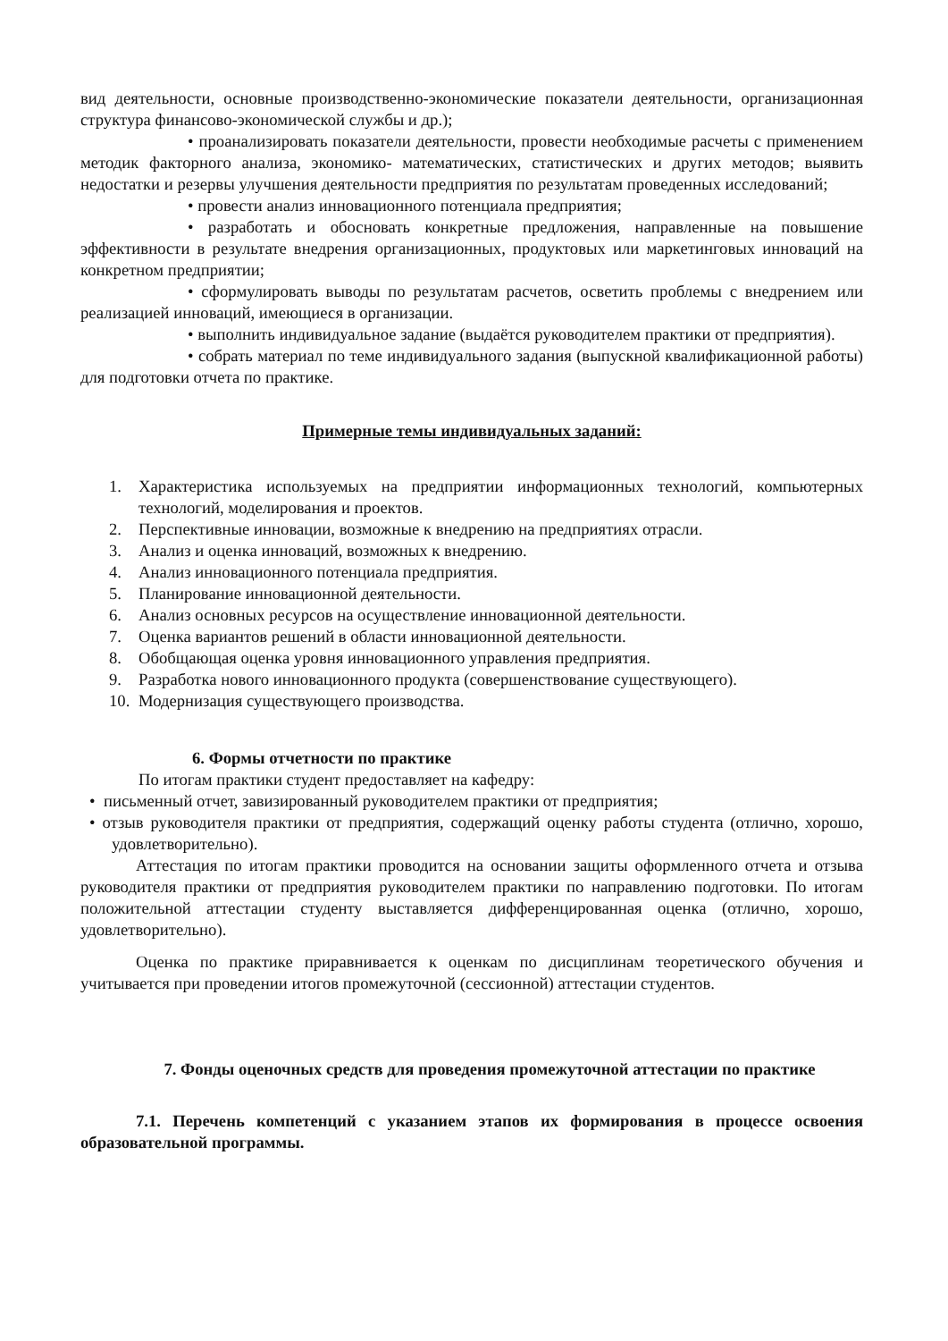вид деятельности, основные производственно-экономические показатели деятельности, организационная структура финансово-экономической службы и др.);
• проанализировать показатели деятельности, провести необходимые расчеты с применением методик факторного анализа, экономико- математических, статистических и других методов; выявить недостатки и резервы улучшения деятельности предприятия по результатам проведенных исследований;
• провести анализ инновационного потенциала предприятия;
• разработать и обосновать конкретные предложения, направленные на повышение эффективности в результате внедрения организационных, продуктовых или маркетинговых инноваций на конкретном предприятии;
• сформулировать выводы по результатам расчетов, осветить проблемы с внедрением или реализацией инноваций, имеющиеся в организации.
• выполнить индивидуальное задание (выдаётся руководителем практики от предприятия).
• собрать материал по теме индивидуального задания (выпускной квалификационной работы) для подготовки отчета по практике.
Примерные темы индивидуальных заданий:
1. Характеристика используемых на предприятии информационных технологий, компьютерных технологий, моделирования и проектов.
2. Перспективные инновации, возможные к внедрению на предприятиях отрасли.
3. Анализ и оценка инноваций, возможных к внедрению.
4. Анализ инновационного потенциала предприятия.
5. Планирование инновационной деятельности.
6. Анализ основных ресурсов на осуществление инновационной деятельности.
7. Оценка вариантов решений в области инновационной деятельности.
8. Обобщающая оценка уровня инновационного управления предприятия.
9. Разработка нового инновационного продукта (совершенствование существующего).
10. Модернизация существующего производства.
6. Формы отчетности по практике
По итогам практики студент предоставляет на кафедру:
• письменный отчет, завизированный руководителем практики от предприятия;
• отзыв руководителя практики от предприятия, содержащий оценку работы студента (отлично, хорошо, удовлетворительно).
Аттестация по итогам практики проводится на основании защиты оформленного отчета и отзыва руководителя практики от предприятия руководителем практики по направлению подготовки. По итогам положительной аттестации студенту выставляется дифференцированная оценка (отлично, хорошо, удовлетворительно).
Оценка по практике приравнивается к оценкам по дисциплинам теоретического обучения и учитывается при проведении итогов промежуточной (сессионной) аттестации студентов.
7. Фонды оценочных средств для проведения промежуточной аттестации по практике
7.1. Перечень компетенций с указанием этапов их формирования в процессе освоения образовательной программы.